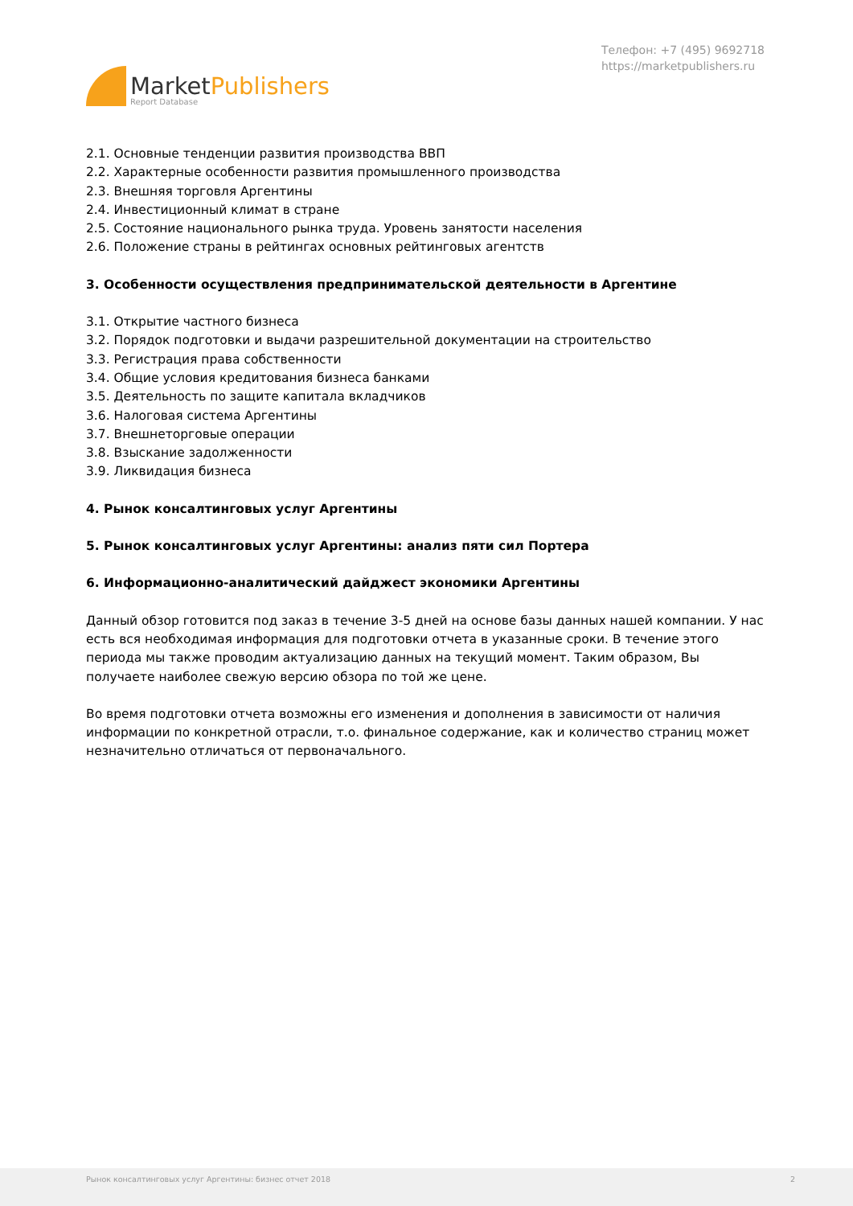MarketPublishers
Report Database
Телефон: +7 (495) 9692718
https://marketpublishers.ru
2.1. Основные тенденции развития производства ВВП
2.2. Характерные особенности развития промышленного производства
2.3. Внешняя торговля Аргентины
2.4. Инвестиционный климат в стране
2.5. Состояние национального рынка труда. Уровень занятости населения
2.6. Положение страны в рейтингах основных рейтинговых агентств
3. Особенности осуществления предпринимательской деятельности в Аргентине
3.1. Открытие частного бизнеса
3.2. Порядок подготовки и выдачи разрешительной документации на строительство
3.3. Регистрация права собственности
3.4. Общие условия кредитования бизнеса банками
3.5. Деятельность по защите капитала вкладчиков
3.6. Налоговая система Аргентины
3.7. Внешнеторговые операции
3.8. Взыскание задолженности
3.9. Ликвидация бизнеса
4. Рынок консалтинговых услуг Аргентины
5. Рынок консалтинговых услуг Аргентины: анализ пяти сил Портера
6. Информационно-аналитический дайджест экономики Аргентины
Данный обзор готовится под заказ в течение 3-5 дней на основе базы данных нашей компании. У нас есть вся необходимая информация для подготовки отчета в указанные сроки. В течение этого периода мы также проводим актуализацию данных на текущий момент. Таким образом, Вы получаете наиболее свежую версию обзора по той же цене.
Во время подготовки отчета возможны его изменения и дополнения в зависимости от наличия информации по конкретной отрасли, т.о. финальное содержание, как и количество страниц может незначительно отличаться от первоначального.
Рынок консалтинговых услуг Аргентины: бизнес отчет 2018 2